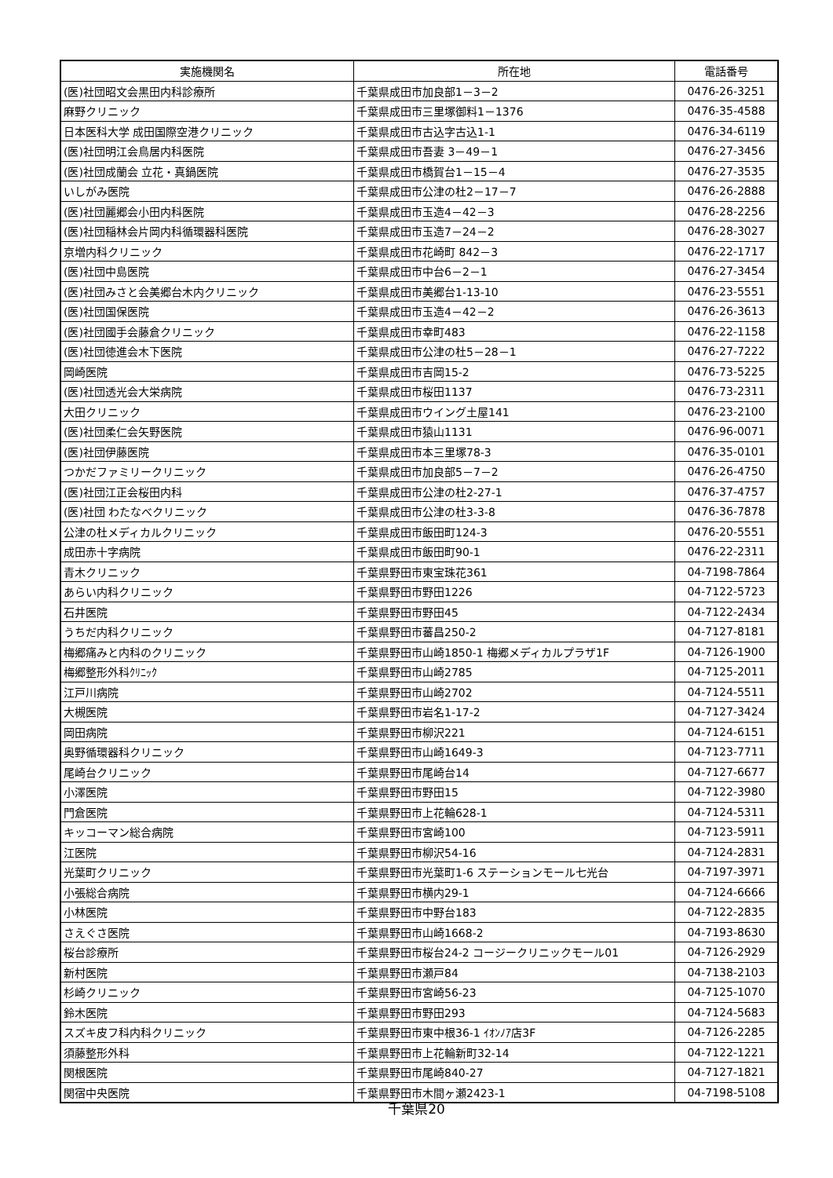| 実施機関名 | 所在地 | 電話番号 |
| --- | --- | --- |
| (医)社団昭文会黒田内科診療所 | 千葉県成田市加良部1－3－2 | 0476-26-3251 |
| 麻野クリニック | 千葉県成田市三里塚御料1－1376 | 0476-35-4588 |
| 日本医科大学 成田国際空港クリニック | 千葉県成田市古込字古込1-1 | 0476-34-6119 |
| (医)社団明江会鳥居内科医院 | 千葉県成田市吾妻 3－49－1 | 0476-27-3456 |
| (医)社団成蘭会 立花・真鍋医院 | 千葉県成田市橋賀台1－15－4 | 0476-27-3535 |
| いしがみ医院 | 千葉県成田市公津の杜2－17－7 | 0476-26-2888 |
| (医)社団麗郷会小田内科医院 | 千葉県成田市玉造4－42－3 | 0476-28-2256 |
| (医)社団稲林会片岡内科循環器科医院 | 千葉県成田市玉造7－24－2 | 0476-28-3027 |
| 京増内科クリニック | 千葉県成田市花崎町 842－3 | 0476-22-1717 |
| (医)社団中島医院 | 千葉県成田市中台6－2－1 | 0476-27-3454 |
| (医)社団みさと会美郷台木内クリニック | 千葉県成田市美郷台1-13-10 | 0476-23-5551 |
| (医)社団国保医院 | 千葉県成田市玉造4－42－2 | 0476-26-3613 |
| (医)社団國手会藤倉クリニック | 千葉県成田市幸町483 | 0476-22-1158 |
| (医)社団徳進会木下医院 | 千葉県成田市公津の杜5－28－1 | 0476-27-7222 |
| 岡崎医院 | 千葉県成田市吉岡15-2 | 0476-73-5225 |
| (医)社団透光会大栄病院 | 千葉県成田市桜田1137 | 0476-73-2311 |
| 大田クリニック | 千葉県成田市ウイング土屋141 | 0476-23-2100 |
| (医)社団柔仁会矢野医院 | 千葉県成田市猿山1131 | 0476-96-0071 |
| (医)社団伊藤医院 | 千葉県成田市本三里塚78-3 | 0476-35-0101 |
| つかだファミリークリニック | 千葉県成田市加良部5－7－2 | 0476-26-4750 |
| (医)社団江正会桜田内科 | 千葉県成田市公津の杜2-27-1 | 0476-37-4757 |
| (医)社団 わたなべクリニック | 千葉県成田市公津の杜3-3-8 | 0476-36-7878 |
| 公津の杜メディカルクリニック | 千葉県成田市飯田町124-3 | 0476-20-5551 |
| 成田赤十字病院 | 千葉県成田市飯田町90-1 | 0476-22-2311 |
| 青木クリニック | 千葉県野田市東宝珠花361 | 04-7198-7864 |
| あらい内科クリニック | 千葉県野田市野田1226 | 04-7122-5723 |
| 石井医院 | 千葉県野田市野田45 | 04-7122-2434 |
| うちだ内科クリニック | 千葉県野田市蕃昌250-2 | 04-7127-8181 |
| 梅郷痛みと内科のクリニック | 千葉県野田市山崎1850-1 梅郷メディカルプラザ1F | 04-7126-1900 |
| 梅郷整形外科ｸﾘﾆｯｸ | 千葉県野田市山崎2785 | 04-7125-2011 |
| 江戸川病院 | 千葉県野田市山崎2702 | 04-7124-5511 |
| 大槻医院 | 千葉県野田市岩名1-17-2 | 04-7127-3424 |
| 岡田病院 | 千葉県野田市柳沢221 | 04-7124-6151 |
| 奥野循環器科クリニック | 千葉県野田市山崎1649-3 | 04-7123-7711 |
| 尾崎台クリニック | 千葉県野田市尾崎台14 | 04-7127-6677 |
| 小澤医院 | 千葉県野田市野田15 | 04-7122-3980 |
| 門倉医院 | 千葉県野田市上花輪628-1 | 04-7124-5311 |
| キッコーマン総合病院 | 千葉県野田市宮崎100 | 04-7123-5911 |
| 江医院 | 千葉県野田市柳沢54-16 | 04-7124-2831 |
| 光葉町クリニック | 千葉県野田市光葉町1-6 ステーションモール七光台 | 04-7197-3971 |
| 小張総合病院 | 千葉県野田市横内29-1 | 04-7124-6666 |
| 小林医院 | 千葉県野田市中野台183 | 04-7122-2835 |
| さえぐさ医院 | 千葉県野田市山崎1668-2 | 04-7193-8630 |
| 桜台診療所 | 千葉県野田市桜台24-2 コージークリニックモール01 | 04-7126-2929 |
| 新村医院 | 千葉県野田市瀬戸84 | 04-7138-2103 |
| 杉崎クリニック | 千葉県野田市宮崎56-23 | 04-7125-1070 |
| 鈴木医院 | 千葉県野田市野田293 | 04-7124-5683 |
| スズキ皮フ科内科クリニック | 千葉県野田市東中根36-1 ｲｵﾝﾉｱ店3F | 04-7126-2285 |
| 須藤整形外科 | 千葉県野田市上花輪新町32-14 | 04-7122-1221 |
| 関根医院 | 千葉県野田市尾崎840-27 | 04-7127-1821 |
| 関宿中央医院 | 千葉県野田市木間ヶ瀬2423-1 | 04-7198-5108 |
千葉県20